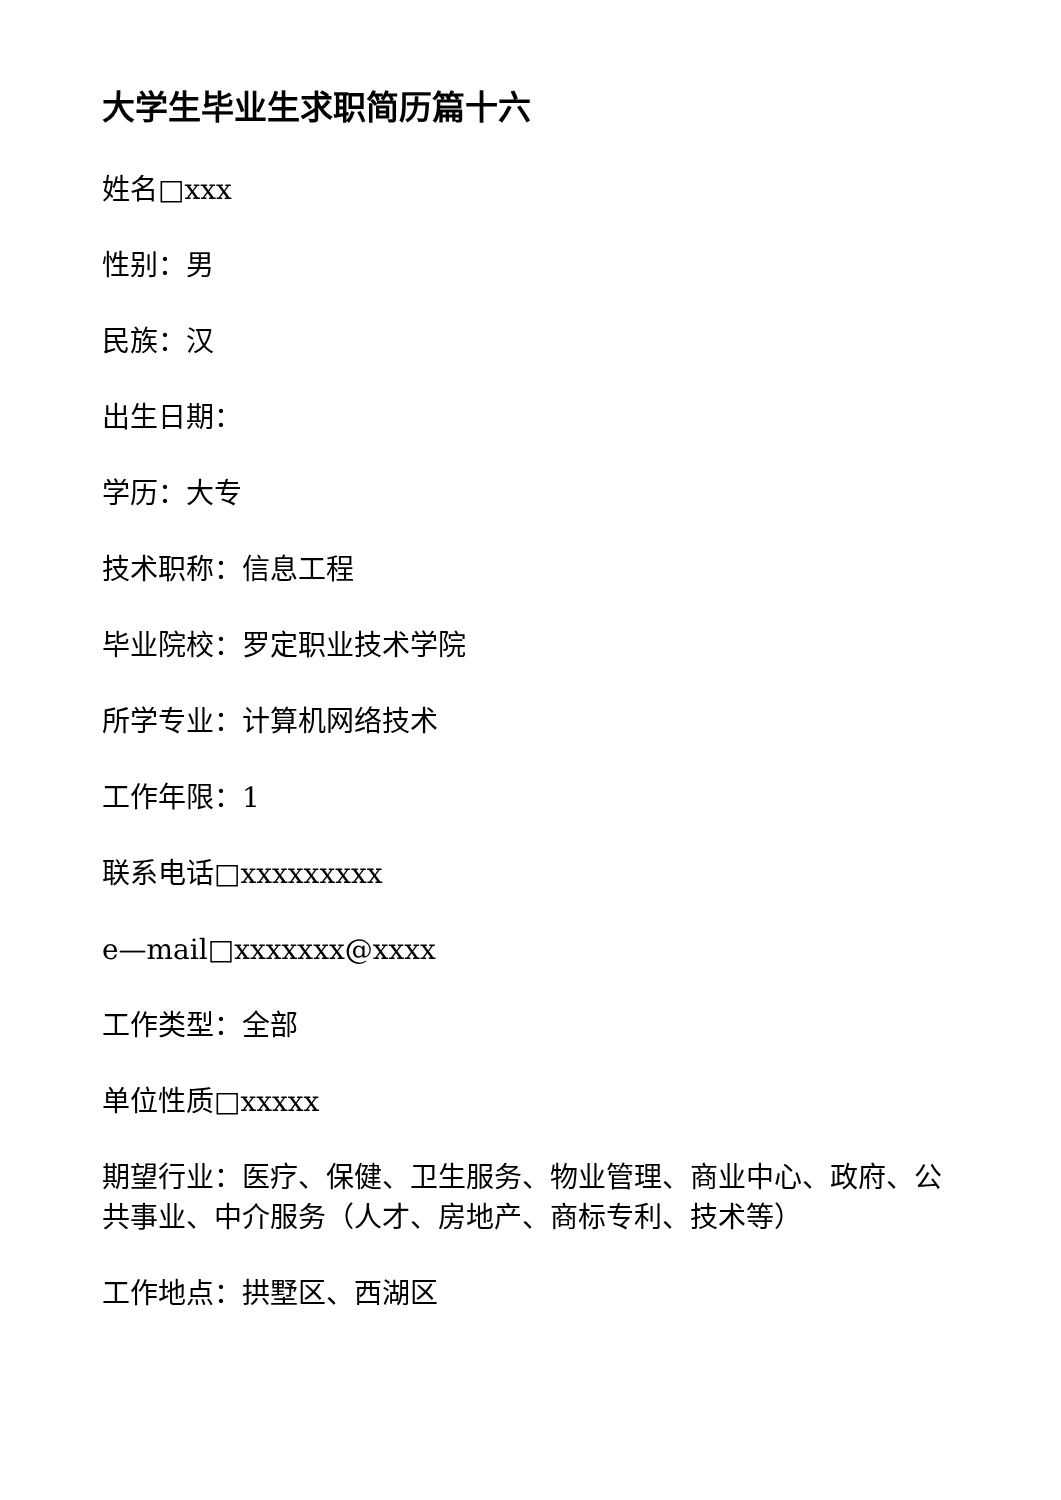大学生毕业生求职简历篇十六
姓名□xxx
性别：男
民族：汉
出生日期：
学历：大专
技术职称：信息工程
毕业院校：罗定职业技术学院
所学专业：计算机网络技术
工作年限：1
联系电话□xxxxxxxxx
e—mail□xxxxxxx@xxxx
工作类型：全部
单位性质□xxxxx
期望行业：医疗、保健、卫生服务、物业管理、商业中心、政府、公共事业、中介服务（人才、房地产、商标专利、技术等）
工作地点：拱墅区、西湖区